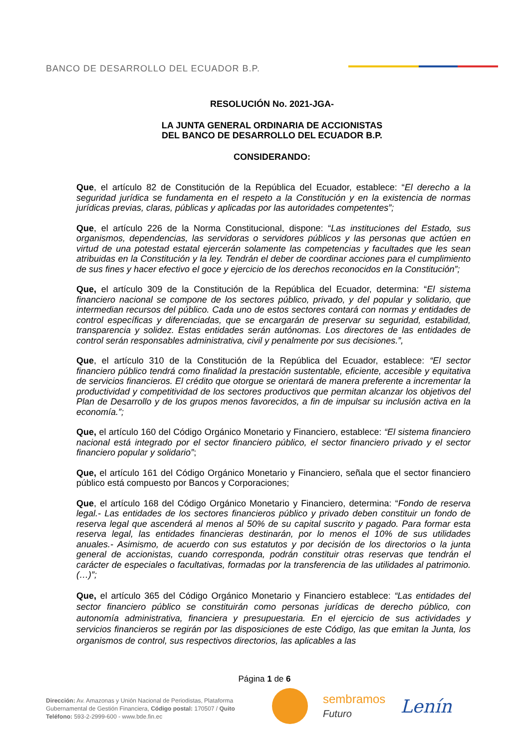BANCO DE DESARROLLO DEL ECUADOR B.P.
RESOLUCIÓN No. 2021-JGA-
LA JUNTA GENERAL ORDINARIA DE ACCIONISTAS
DEL BANCO DE DESARROLLO DEL ECUADOR B.P.
CONSIDERANDO:
Que, el artículo 82 de Constitución de la República del Ecuador, establece: “El derecho a la seguridad jurídica se fundamenta en el respeto a la Constitución y en la existencia de normas jurídicas previas, claras, públicas y aplicadas por las autoridades competentes”;
Que, el artículo 226 de la Norma Constitucional, dispone: “Las instituciones del Estado, sus organismos, dependencias, las servidoras o servidores públicos y las personas que actúen en virtud de una potestad estatal ejercerán solamente las competencias y facultades que les sean atribuidas en la Constitución y la ley. Tendrán el deber de coordinar acciones para el cumplimiento de sus fines y hacer efectivo el goce y ejercicio de los derechos reconocidos en la Constitución”;
Que, el artículo 309 de la Constitución de la República del Ecuador, determina: “El sistema financiero nacional se compone de los sectores público, privado, y del popular y solidario, que intermedian recursos del público. Cada uno de estos sectores contará con normas y entidades de control específicas y diferenciadas, que se encargarán de preservar su seguridad, estabilidad, transparencia y solidez. Estas entidades serán autónomas. Los directores de las entidades de control serán responsables administrativa, civil y penalmente por sus decisiones.”,
Que, el artículo 310 de la Constitución de la República del Ecuador, establece: “El sector financiero público tendrá como finalidad la prestación sustentable, eficiente, accesible y equitativa de servicios financieros. El crédito que otorgue se orientará de manera preferente a incrementar la productividad y competitividad de los sectores productivos que permitan alcanzar los objetivos del Plan de Desarrollo y de los grupos menos favorecidos, a fin de impulsar su inclusión activa en la economía.”;
Que, el artículo 160 del Código Orgánico Monetario y Financiero, establece: “El sistema financiero nacional está integrado por el sector financiero público, el sector financiero privado y el sector financiero popular y solidario”;
Que, el artículo 161 del Código Orgánico Monetario y Financiero, señala que el sector financiero público está compuesto por Bancos y Corporaciones;
Que, el artículo 168 del Código Orgánico Monetario y Financiero, determina: “Fondo de reserva legal.- Las entidades de los sectores financieros público y privado deben constituir un fondo de reserva legal que ascenderá al menos al 50% de su capital suscrito y pagado. Para formar esta reserva legal, las entidades financieras destinarán, por lo menos el 10% de sus utilidades anuales.- Asimismo, de acuerdo con sus estatutos y por decisión de los directorios o la junta general de accionistas, cuando corresponda, podrán constituir otras reservas que tendrán el carácter de especiales o facultativas, formadas por la transferencia de las utilidades al patrimonio. (…)”;
Que, el artículo 365 del Código Orgánico Monetario y Financiero establece: “Las entidades del sector financiero público se constituirán como personas jurídicas de derecho público, con autonomía administrativa, financiera y presupuestaria. En el ejercicio de sus actividades y servicios financieros se regirán por las disposiciones de este Código, las que emitan la Junta, los organismos de control, sus respectivos directorios, las aplicables a las
Página 1 de 6
Dirección: Av. Amazonas y Unión Nacional de Periodistas, Plataforma
Gubernamental de Gestión Financiera, Código postal: 170507 / Quito
Teléfono: 593-2-2999-600 - www.bde.fin.ec
sembramos
Futuro
Lenín